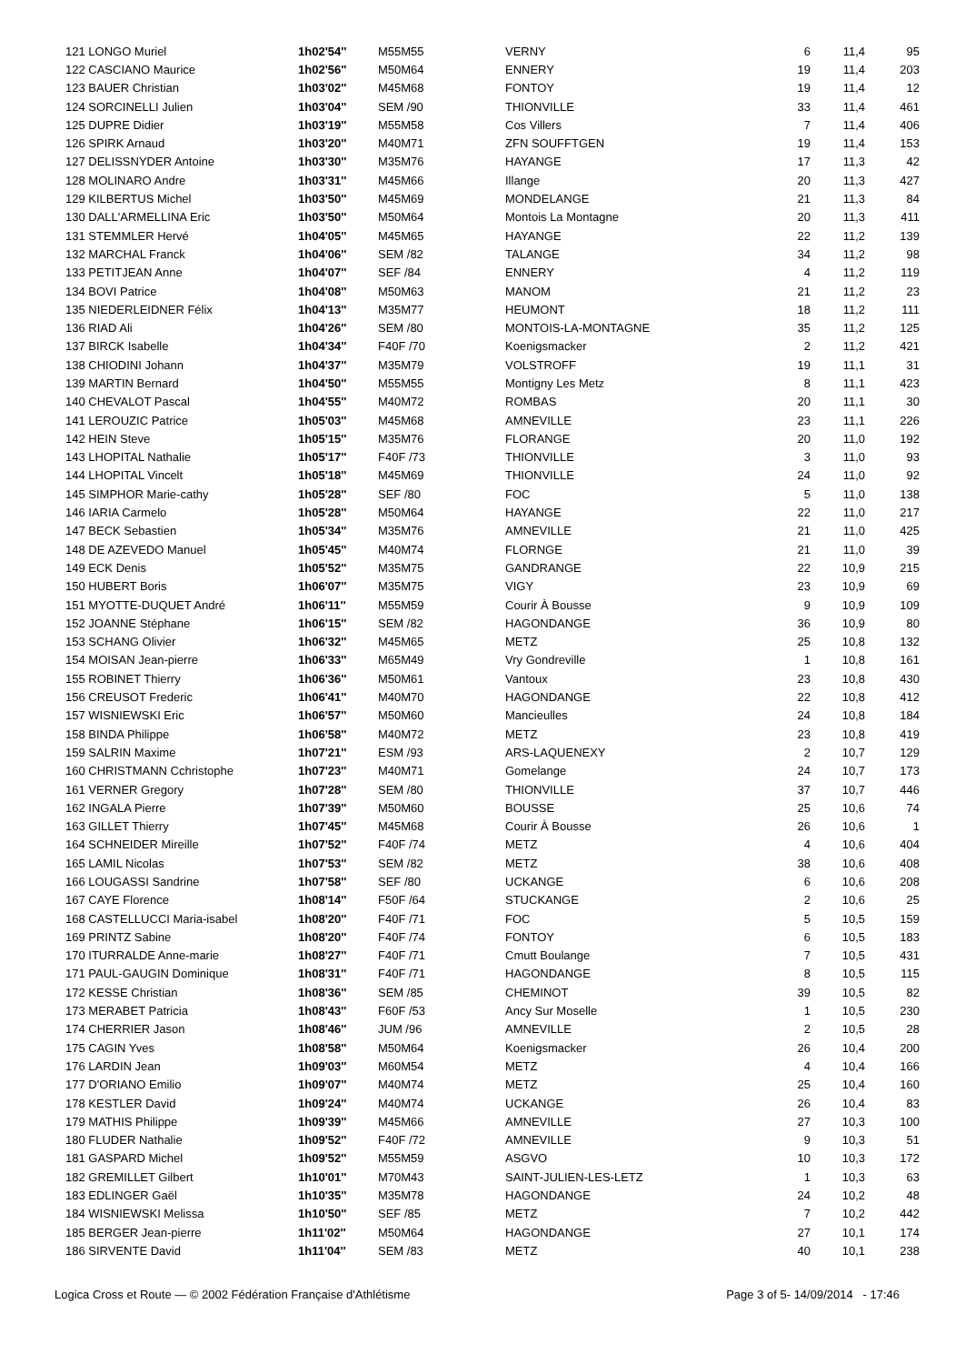| 121 LONGO Muriel | 1h02'54'' | M55M55 | VERNY | 6 | 11,4 | 95 |
| 122 CASCIANO Maurice | 1h02'56'' | M50M64 | ENNERY | 19 | 11,4 | 203 |
| 123 BAUER Christian | 1h03'02'' | M45M68 | FONTOY | 19 | 11,4 | 12 |
| 124 SORCINELLI Julien | 1h03'04'' | SEM /90 | THIONVILLE | 33 | 11,4 | 461 |
| 125 DUPRE Didier | 1h03'19'' | M55M58 | Cos Villers | 7 | 11,4 | 406 |
| 126 SPIRK Arnaud | 1h03'20'' | M40M71 | ZFN SOUFFTGEN | 19 | 11,4 | 153 |
| 127 DELISSNYDER Antoine | 1h03'30'' | M35M76 | HAYANGE | 17 | 11,3 | 42 |
| 128 MOLINARO Andre | 1h03'31'' | M45M66 | Illange | 20 | 11,3 | 427 |
| 129 KILBERTUS Michel | 1h03'50'' | M45M69 | MONDELANGE | 21 | 11,3 | 84 |
| 130 DALL'ARMELLINA Eric | 1h03'50'' | M50M64 | Montois La Montagne | 20 | 11,3 | 411 |
| 131 STEMMLER Hervé | 1h04'05'' | M45M65 | HAYANGE | 22 | 11,2 | 139 |
| 132 MARCHAL Franck | 1h04'06'' | SEM /82 | TALANGE | 34 | 11,2 | 98 |
| 133 PETITJEAN Anne | 1h04'07'' | SEF /84 | ENNERY | 4 | 11,2 | 119 |
| 134 BOVI Patrice | 1h04'08'' | M50M63 | MANOM | 21 | 11,2 | 23 |
| 135 NIEDERLEIDNER Félix | 1h04'13'' | M35M77 | HEUMONT | 18 | 11,2 | 111 |
| 136 RIAD Ali | 1h04'26'' | SEM /80 | MONTOIS-LA-MONTAGNE | 35 | 11,2 | 125 |
| 137 BIRCK Isabelle | 1h04'34'' | F40F /70 | Koenigsmacker | 2 | 11,2 | 421 |
| 138 CHIODINI Johann | 1h04'37'' | M35M79 | VOLSTROFF | 19 | 11,1 | 31 |
| 139 MARTIN Bernard | 1h04'50'' | M55M55 | Montigny Les Metz | 8 | 11,1 | 423 |
| 140 CHEVALOT Pascal | 1h04'55'' | M40M72 | ROMBAS | 20 | 11,1 | 30 |
| 141 LEROUZIC Patrice | 1h05'03'' | M45M68 | AMNEVILLE | 23 | 11,1 | 226 |
| 142 HEIN Steve | 1h05'15'' | M35M76 | FLORANGE | 20 | 11,0 | 192 |
| 143 LHOPITAL Nathalie | 1h05'17'' | F40F /73 | THIONVILLE | 3 | 11,0 | 93 |
| 144 LHOPITAL Vincelt | 1h05'18'' | M45M69 | THIONVILLE | 24 | 11,0 | 92 |
| 145 SIMPHOR Marie-cathy | 1h05'28'' | SEF /80 | FOC | 5 | 11,0 | 138 |
| 146 IARIA Carmelo | 1h05'28'' | M50M64 | HAYANGE | 22 | 11,0 | 217 |
| 147 BECK Sebastien | 1h05'34'' | M35M76 | AMNEVILLE | 21 | 11,0 | 425 |
| 148 DE AZEVEDO Manuel | 1h05'45'' | M40M74 | FLORNGE | 21 | 11,0 | 39 |
| 149 ECK Denis | 1h05'52'' | M35M75 | GANDRANGE | 22 | 10,9 | 215 |
| 150 HUBERT Boris | 1h06'07'' | M35M75 | VIGY | 23 | 10,9 | 69 |
| 151 MYOTTE-DUQUET André | 1h06'11'' | M55M59 | Courir À Bousse | 9 | 10,9 | 109 |
| 152 JOANNE Stéphane | 1h06'15'' | SEM /82 | HAGONDANGE | 36 | 10,9 | 80 |
| 153 SCHANG Olivier | 1h06'32'' | M45M65 | METZ | 25 | 10,8 | 132 |
| 154 MOISAN Jean-pierre | 1h06'33'' | M65M49 | Vry Gondreville | 1 | 10,8 | 161 |
| 155 ROBINET Thierry | 1h06'36'' | M50M61 | Vantoux | 23 | 10,8 | 430 |
| 156 CREUSOT Frederic | 1h06'41'' | M40M70 | HAGONDANGE | 22 | 10,8 | 412 |
| 157 WISNIEWSKI Eric | 1h06'57'' | M50M60 | Mancieulles | 24 | 10,8 | 184 |
| 158 BINDA Philippe | 1h06'58'' | M40M72 | METZ | 23 | 10,8 | 419 |
| 159 SALRIN Maxime | 1h07'21'' | ESM /93 | ARS-LAQUENEXY | 2 | 10,7 | 129 |
| 160 CHRISTMANN Cchristophe | 1h07'23'' | M40M71 | Gomelange | 24 | 10,7 | 173 |
| 161 VERNER Gregory | 1h07'28'' | SEM /80 | THIONVILLE | 37 | 10,7 | 446 |
| 162 INGALA Pierre | 1h07'39'' | M50M60 | BOUSSE | 25 | 10,6 | 74 |
| 163 GILLET Thierry | 1h07'45'' | M45M68 | Courir À Bousse | 26 | 10,6 | 1 |
| 164 SCHNEIDER Mireille | 1h07'52'' | F40F /74 | METZ | 4 | 10,6 | 404 |
| 165 LAMIL Nicolas | 1h07'53'' | SEM /82 | METZ | 38 | 10,6 | 408 |
| 166 LOUGASSI Sandrine | 1h07'58'' | SEF /80 | UCKANGE | 6 | 10,6 | 208 |
| 167 CAYE Florence | 1h08'14'' | F50F /64 | STUCKANGE | 2 | 10,6 | 25 |
| 168 CASTELLUCCI Maria-isabel | 1h08'20'' | F40F /71 | FOC | 5 | 10,5 | 159 |
| 169 PRINTZ Sabine | 1h08'20'' | F40F /74 | FONTOY | 6 | 10,5 | 183 |
| 170 ITURRALDE Anne-marie | 1h08'27'' | F40F /71 | Cmutt Boulange | 7 | 10,5 | 431 |
| 171 PAUL-GAUGIN Dominique | 1h08'31'' | F40F /71 | HAGONDANGE | 8 | 10,5 | 115 |
| 172 KESSE Christian | 1h08'36'' | SEM /85 | CHEMINOT | 39 | 10,5 | 82 |
| 173 MERABET Patricia | 1h08'43'' | F60F /53 | Ancy Sur Moselle | 1 | 10,5 | 230 |
| 174 CHERRIER Jason | 1h08'46'' | JUM /96 | AMNEVILLE | 2 | 10,5 | 28 |
| 175 CAGIN Yves | 1h08'58'' | M50M64 | Koenigsmacker | 26 | 10,4 | 200 |
| 176 LARDIN Jean | 1h09'03'' | M60M54 | METZ | 4 | 10,4 | 166 |
| 177 D'ORIANO Emilio | 1h09'07'' | M40M74 | METZ | 25 | 10,4 | 160 |
| 178 KESTLER David | 1h09'24'' | M40M74 | UCKANGE | 26 | 10,4 | 83 |
| 179 MATHIS Philippe | 1h09'39'' | M45M66 | AMNEVILLE | 27 | 10,3 | 100 |
| 180 FLUDER Nathalie | 1h09'52'' | F40F /72 | AMNEVILLE | 9 | 10,3 | 51 |
| 181 GASPARD Michel | 1h09'52'' | M55M59 | ASGVO | 10 | 10,3 | 172 |
| 182 GREMILLET Gilbert | 1h10'01'' | M70M43 | SAINT-JULIEN-LES-LETZ | 1 | 10,3 | 63 |
| 183 EDLINGER Gaël | 1h10'35'' | M35M78 | HAGONDANGE | 24 | 10,2 | 48 |
| 184 WISNIEWSKI Melissa | 1h10'50'' | SEF /85 | METZ | 7 | 10,2 | 442 |
| 185 BERGER Jean-pierre | 1h11'02'' | M50M64 | HAGONDANGE | 27 | 10,1 | 174 |
| 186 SIRVENTE David | 1h11'04'' | SEM /83 | METZ | 40 | 10,1 | 238 |
Logica Cross et Route — © 2002 Fédération Française d'Athlétisme Page 3 of 5- 14/09/2014 - 17:46